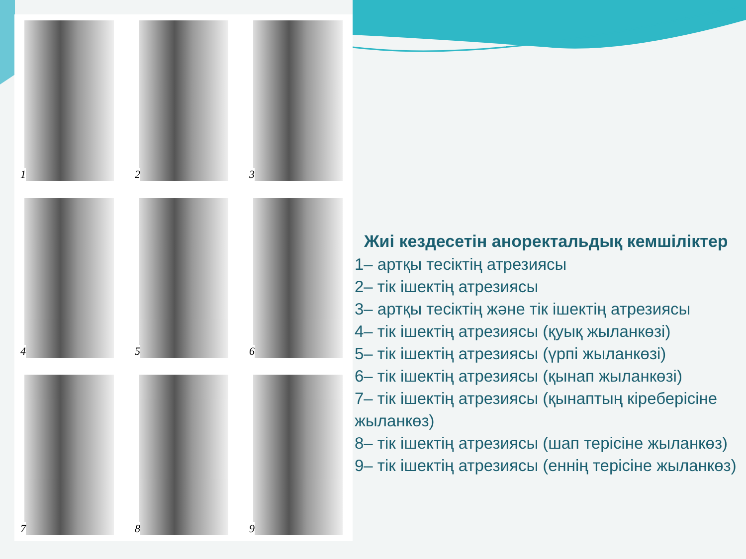1
2
3
4
5
6
7
8
9
Жиі кездесетін аноректальдық кемшіліктер
1– артқы тесіктің атрезиясы
2– тік ішектің атрезиясы
3– артқы тесіктің және тік ішектің атрезиясы
4– тік ішектің атрезиясы (қуық жыланкөзі)
5– тік ішектің атрезиясы (үрпі жыланкөзі)
6– тік ішектің атрезиясы (қынап жыланкөзі)
7– тік ішектің атрезиясы (қынаптың кіреберісіне жыланкөз)
8– тік ішектің атрезиясы (шап терісіне жыланкөз)
9– тік ішектің атрезиясы (еннің терісіне жыланкөз)